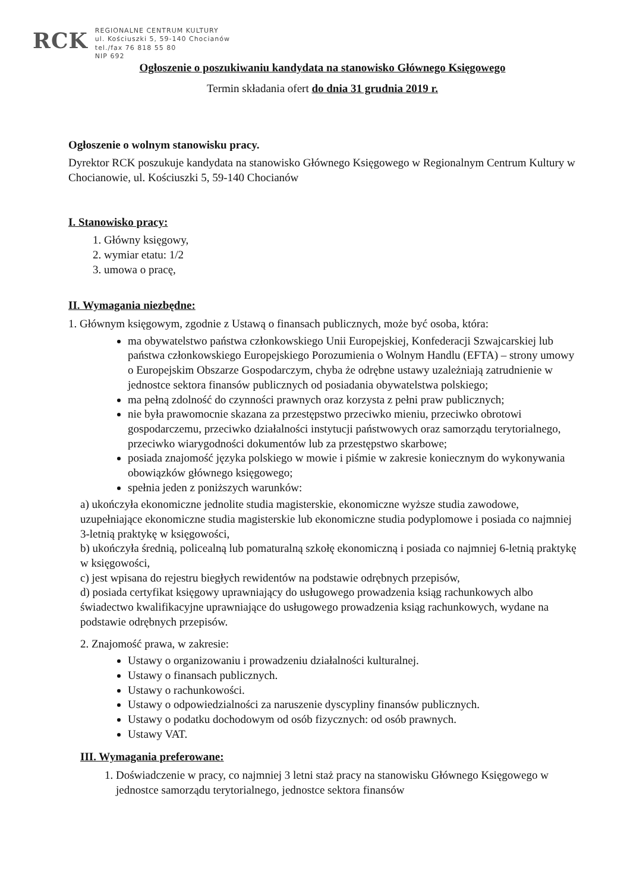RCK
REGIONALNE CENTRUM KULTURY
ul. Kościuszki 5, 59-140 Chocianów
tel./fax 76 818 55 80
NIP 692
Ogłoszenie o poszukiwaniu kandydata na stanowisko Głównego Księgowego
Termin składania ofert do dnia 31 grudnia 2019 r.
Ogłoszenie o wolnym stanowisku pracy.
Dyrektor RCK poszukuje kandydata na stanowisko Głównego Księgowego w Regionalnym Centrum Kultury w Chocianowie, ul. Kościuszki 5, 59-140 Chocianów
I. Stanowisko pracy:
1. Główny księgowy,
2. wymiar etatu: 1/2
3. umowa o pracę,
II. Wymagania niezbędne:
1. Głównym księgowym, zgodnie z Ustawą o finansach publicznych, może być osoba, która:
ma obywatelstwo państwa członkowskiego Unii Europejskiej, Konfederacji Szwajcarskiej lub państwa członkowskiego Europejskiego Porozumienia o Wolnym Handlu (EFTA) – strony umowy o Europejskim Obszarze Gospodarczym, chyba że odrębne ustawy uzależniają zatrudnienie w jednostce sektora finansów publicznych od posiadania obywatelstwa polskiego;
ma pełną zdolność do czynności prawnych oraz korzysta z pełni praw publicznych;
nie była prawomocnie skazana za przestępstwo przeciwko mieniu, przeciwko obrotowi gospodarczemu, przeciwko działalności instytucji państwowych oraz samorządu terytorialnego, przeciwko wiarygodności dokumentów lub za przestępstwo skarbowe;
posiada znajomość języka polskiego w mowie i piśmie w zakresie koniecznym do wykonywania obowiązków głównego księgowego;
spełnia jeden z poniższych warunków:
a) ukończyła ekonomiczne jednolite studia magisterskie, ekonomiczne wyższe studia zawodowe, uzupełniające ekonomiczne studia magisterskie lub ekonomiczne studia podyplomowe i posiada co najmniej 3-letnią praktykę w księgowości,
b) ukończyła średnią, policealną lub pomaturalną szkołę ekonomiczną i posiada co najmniej 6-letnią praktykę w księgowości,
c) jest wpisana do rejestru biegłych rewidentów na podstawie odrębnych przepisów,
d) posiada certyfikat księgowy uprawniający do usługowego prowadzenia ksiąg rachunkowych albo świadectwo kwalifikacyjne uprawniające do usługowego prowadzenia ksiąg rachunkowych, wydane na podstawie odrębnych przepisów.
2. Znajomość prawa, w zakresie:
Ustawy o organizowaniu i prowadzeniu działalności kulturalnej.
Ustawy o finansach publicznych.
Ustawy o rachunkowości.
Ustawy o odpowiedzialności za naruszenie dyscypliny finansów publicznych.
Ustawy o podatku dochodowym od osób fizycznych: od osób prawnych.
Ustawy VAT.
III. Wymagania preferowane:
1. Doświadczenie w pracy, co najmniej 3 letni staż pracy na stanowisku Głównego Księgowego w jednostce samorządu terytorialnego, jednostce sektora finansów